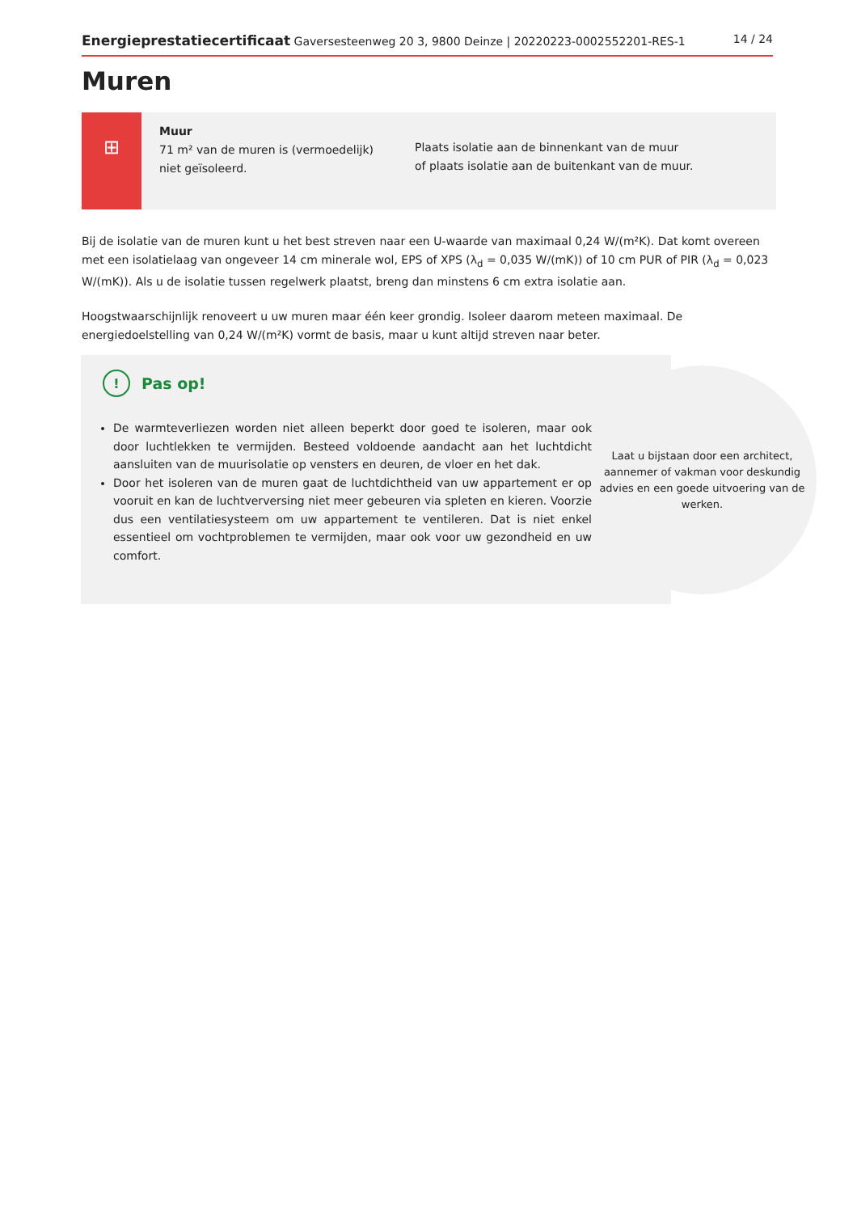Energieprestatiecertificaat Gaversesteenweg 20 3, 9800 Deinze | 20220223-0002552201-RES-1
14 / 24
Muren
⊞
Muur
71 m² van de muren is (vermoedelijk) niet geïsoleerd.
Plaats isolatie aan de binnenkant van de muur
of plaats isolatie aan de buitenkant van de muur.
Bij de isolatie van de muren kunt u het best streven naar een U-waarde van maximaal 0,24 W/(m²K). Dat komt overeen met een isolatielaag van ongeveer 14 cm minerale wol, EPS of XPS (λ<sub>d</sub> = 0,035 W/(mK)) of 10 cm PUR of PIR (λ<sub>d</sub> = 0,023 W/(mK)). Als u de isolatie tussen regelwerk plaatst, breng dan minstens 6 cm extra isolatie aan.
Hoogstwaarschijnlijk renoveert u uw muren maar één keer grondig. Isoleer daarom meteen maximaal. De energiedoelstelling van 0,24 W/(m²K) vormt de basis, maar u kunt altijd streven naar beter.
Laat u bijstaan door een architect, aannemer of vakman voor deskundig advies en een goede uitvoering van de werken.
! Pas op!
De warmteverliezen worden niet alleen beperkt door goed te isoleren, maar ook door luchtlekken te vermijden. Besteed voldoende aandacht aan het luchtdicht aansluiten van de muurisolatie op vensters en deuren, de vloer en het dak.
Door het isoleren van de muren gaat de luchtdichtheid van uw appartement er op vooruit en kan de luchtverversing niet meer gebeuren via spleten en kieren. Voorzie dus een ventilatiesysteem om uw appartement te ventileren. Dat is niet enkel essentieel om vochtproblemen te vermijden, maar ook voor uw gezondheid en uw comfort.